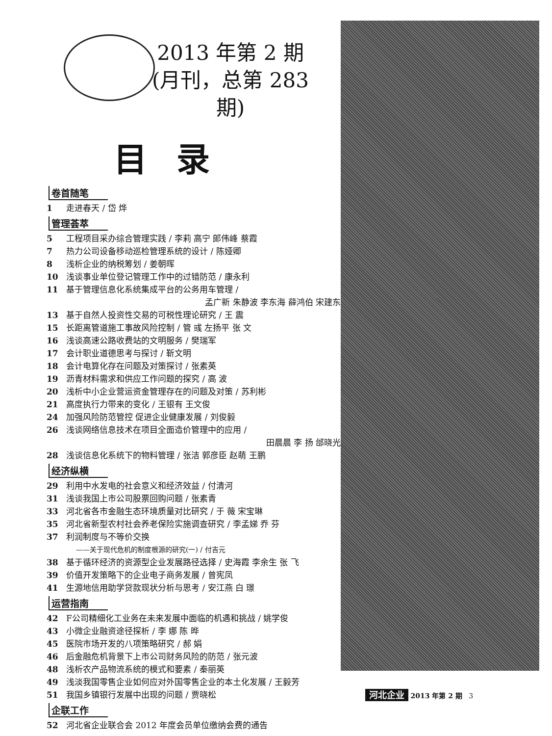2013 年第 2 期
(月刊，总第 283 期)
目录
卷首随笔
1 走进春天 / 岱 烨
管理荟萃
5 工程项目采办综合管理实践 / 李莉 高宁 郎伟峰 蔡霞
7 热力公司设备移动巡检管理系统的设计 / 陈娅卿
8 浅析企业的纳税筹划 / 姜朝晖
10 浅谈事业单位登记管理工作中的过错防范 / 康永利
11 基于管理信息化系统集成平台的公务用车管理 /
孟广新 朱静波 李东海 薛鸿伯 宋建东
13 基于自然人投资性交易的可税性理论研究 / 王 震
15 长距离管道施工事故风险控制 / 管 彧 左扬平 张 文
16 浅谈高速公路收费站的文明服务 / 樊瑞军
17 会计职业道德思考与探讨 / 靳文明
18 会计电算化存在问题及对策探讨 / 张素英
19 沥青材料需求和供应工作问题的探究 / 高 波
20 浅析中小企业营运资金管理存在的问题及对策 / 苏利彬
21 高度执行力带来的变化 / 王银有 王文俊
24 加强风险防范管控 促进企业健康发展 / 刘俊毅
26 浅谈网络信息技术在项目全面造价管理中的应用 /
田晨晨 李 扬 邰晓光
28 浅谈信息化系统下的物料管理 / 张洁 郭彦臣 赵萌 王鹏
经济纵横
29 利用中水发电的社会意义和经济效益 / 付清河
31 浅谈我国上市公司股票回购问题 / 张素青
33 河北省各市金融生态环境质量对比研究 / 于 薇 宋宝琳
35 河北省新型农村社会养老保险实施调查研究 / 李孟娣 乔 芬
37 利润制度与不等价交换
——关于现代危机的制度根源的研究(一) / 付吉元
38 基于循环经济的资源型企业发展路径选择 / 史海霞 李余生 张 飞
39 价值开发策略下的企业电子商务发展 / 曾宪凤
41 生源地信用助学贷款现状分析与思考 / 安江燕 白 璟
运营指南
42 F公司精细化工业务在未来发展中面临的机遇和挑战 / 姚学俊
43 小微企业融资途径探析 / 李 娜 陈 晔
45 医院市场开发的八项策略研究 / 郝 娟
46 后金融危机背景下上市公司财务风险的防范 / 张元波
48 浅析农产品物流系统的模式和要素 / 秦丽英
49 浅淡我国零售企业如何应对外国零售企业的本土化发展 / 王毅芳
51 我国乡镇银行发展中出现的问题 / 贾晓松
企联工作
52 河北省企业联合会 2012 年度会员单位缴纳会费的通告
河北企业 2013 年第 2 期 3